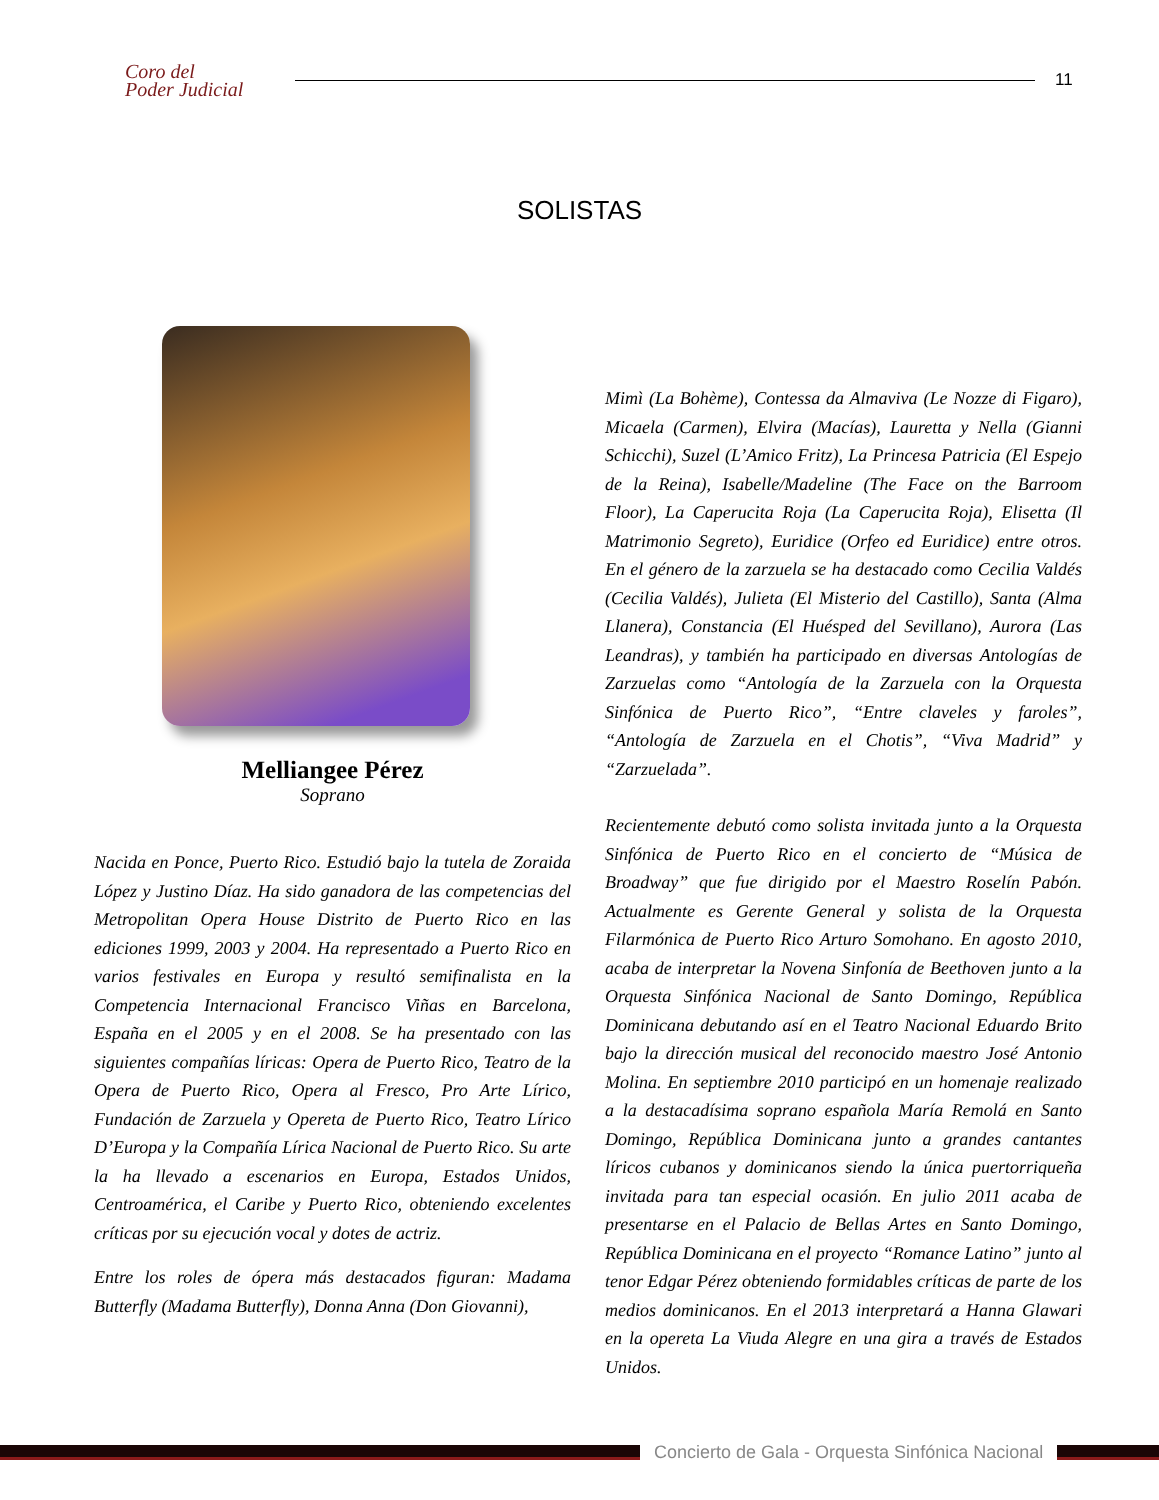Coro del
Poder Judicial
11
SOLISTAS
Melliangee Pérez
Soprano
Nacida en Ponce, Puerto Rico. Estudió bajo la tutela de Zoraida López y Justino Díaz. Ha sido ganadora de las competencias del Metropolitan Opera House Distrito de Puerto Rico en las ediciones 1999, 2003 y 2004. Ha representado a Puerto Rico en varios festivales en Europa y resultó semifinalista en la Competencia Internacional Francisco Viñas en Barcelona, España en el 2005 y en el 2008. Se ha presentado con las siguientes compañías líricas: Opera de Puerto Rico, Teatro de la Opera de Puerto Rico, Opera al Fresco, Pro Arte Lírico, Fundación de Zarzuela y Opereta de Puerto Rico, Teatro Lírico D’Europa y la Compañía Lírica Nacional de Puerto Rico. Su arte la ha llevado a escenarios en Europa, Estados Unidos, Centroamérica, el Caribe y Puerto Rico, obteniendo excelentes críticas por su ejecución vocal y dotes de actriz.
Entre los roles de ópera más destacados figuran: Madama Butterfly (Madama Butterfly), Donna Anna (Don Giovanni),
Mimì (La Bohème), Contessa da Almaviva (Le Nozze di Figaro), Micaela (Carmen), Elvira (Macías), Lauretta y Nella (Gianni Schicchi), Suzel (L’Amico Fritz), La Princesa Patricia (El Espejo de la Reina), Isabelle/Madeline (The Face on the Barroom Floor), La Caperucita Roja (La Caperucita Roja), Elisetta (Il Matrimonio Segreto), Euridice (Orfeo ed Euridice) entre otros. En el género de la zarzuela se ha destacado como Cecilia Valdés (Cecilia Valdés), Julieta (El Misterio del Castillo), Santa (Alma Llanera), Constancia (El Huésped del Sevillano), Aurora (Las Leandras), y también ha participado en diversas Antologías de Zarzuelas como “Antología de la Zarzuela con la Orquesta Sinfónica de Puerto Rico”, “Entre claveles y faroles”, “Antología de Zarzuela en el Chotis”, “Viva Madrid” y “Zarzuelada”.
Recientemente debutó como solista invitada junto a la Orquesta Sinfónica de Puerto Rico en el concierto de “Música de Broadway” que fue dirigido por el Maestro Roselín Pabón. Actualmente es Gerente General y solista de la Orquesta Filarmónica de Puerto Rico Arturo Somohano. En agosto 2010, acaba de interpretar la Novena Sinfonía de Beethoven junto a la Orquesta Sinfónica Nacional de Santo Domingo, República Dominicana debutando así en el Teatro Nacional Eduardo Brito bajo la dirección musical del reconocido maestro José Antonio Molina. En septiembre 2010 participó en un homenaje realizado a la destacadísima soprano española María Remolá en Santo Domingo, República Dominicana junto a grandes cantantes líricos cubanos y dominicanos siendo la única puertorriqueña invitada para tan especial ocasión. En julio 2011 acaba de presentarse en el Palacio de Bellas Artes en Santo Domingo, República Dominicana en el proyecto “Romance Latino” junto al tenor Edgar Pérez obteniendo formidables críticas de parte de los medios dominicanos. En el 2013 interpretará a Hanna Glawari en la opereta La Viuda Alegre en una gira a través de Estados Unidos.
Concierto de Gala - Orquesta Sinfónica Nacional